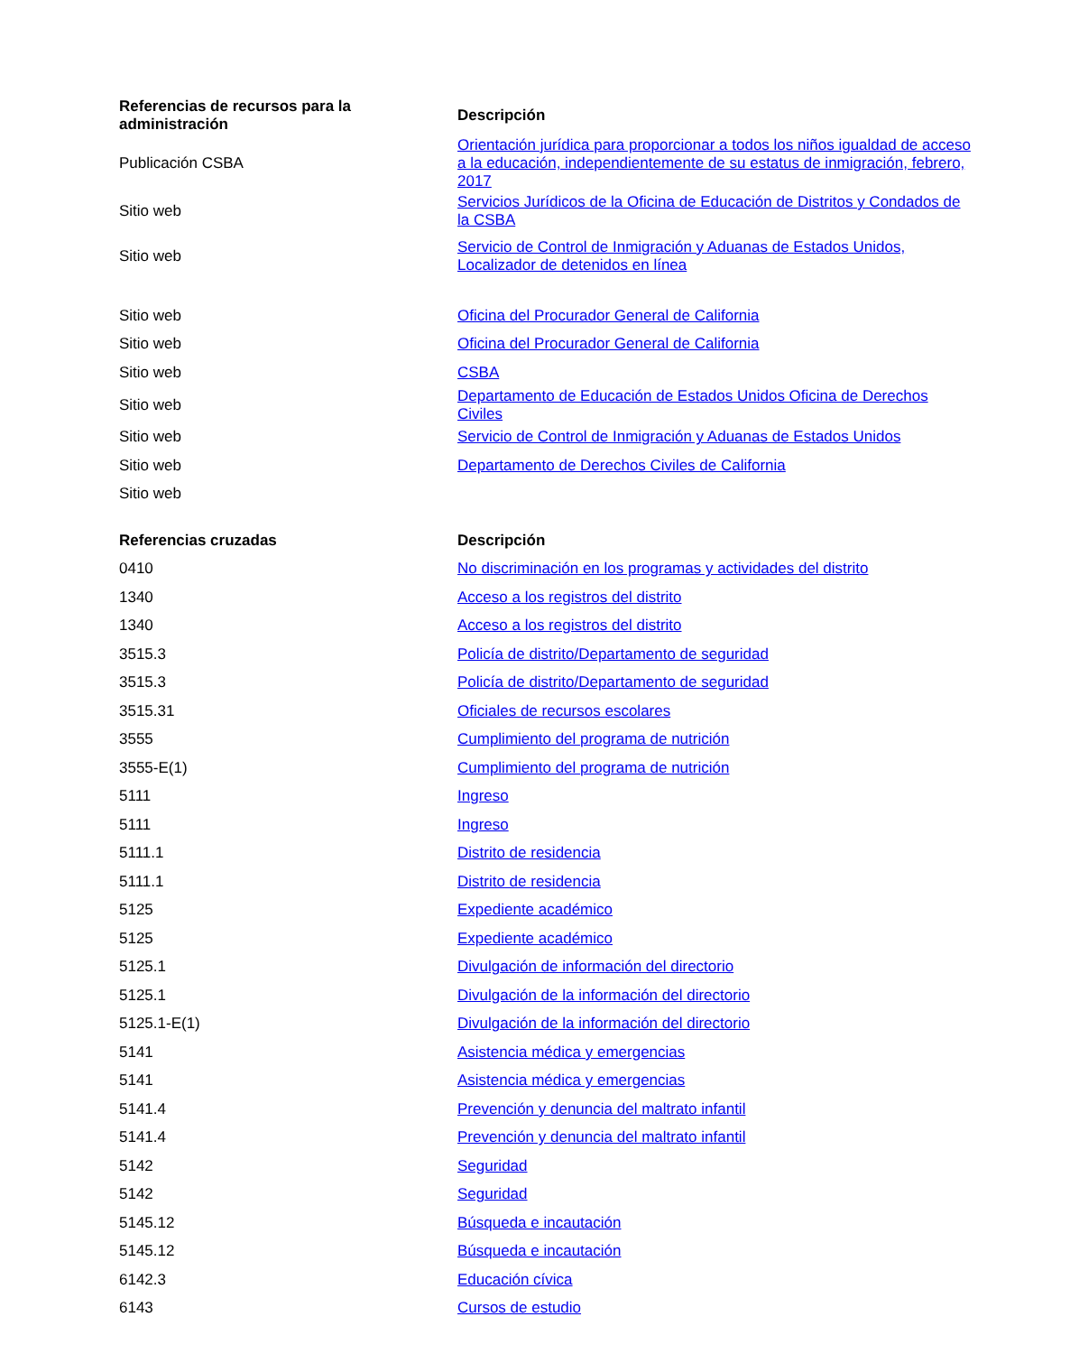| Referencias de recursos para la administración | Descripción |
| --- | --- |
| Publicación CSBA | Orientación jurídica para proporcionar a todos los niños igualdad de acceso a la educación, independientemente de su estatus de inmigración, febrero, 2017 |
| Sitio web | Servicios Jurídicos de la Oficina de Educación de Distritos y Condados de la CSBA |
| Sitio web | Servicio de Control de Inmigración y Aduanas de Estados Unidos, Localizador de detenidos en línea |
| Sitio web | Oficina del Procurador General de California |
| Sitio web | Oficina del Procurador General de California |
| Sitio web | CSBA |
| Sitio web | Departamento de Educación de Estados Unidos Oficina de Derechos Civiles |
| Sitio web | Servicio de Control de Inmigración y Aduanas de Estados Unidos |
| Sitio web | Departamento de Derechos Civiles de California |
| Sitio web | |
| Referencias cruzadas | Descripción |
| 0410 | No discriminación en los programas y actividades del distrito |
| 1340 | Acceso a los registros del distrito |
| 1340 | Acceso a los registros del distrito |
| 3515.3 | Policía de distrito/Departamento de seguridad |
| 3515.3 | Policía de distrito/Departamento de seguridad |
| 3515.31 | Oficiales de recursos escolares |
| 3555 | Cumplimiento del programa de nutrición |
| 3555-E(1) | Cumplimiento del programa de nutrición |
| 5111 | Ingreso |
| 5111 | Ingreso |
| 5111.1 | Distrito de residencia |
| 5111.1 | Distrito de residencia |
| 5125 | Expediente académico |
| 5125 | Expediente académico |
| 5125.1 | Divulgación de información del directorio |
| 5125.1 | Divulgación de la información del directorio |
| 5125.1-E(1) | Divulgación de la información del directorio |
| 5141 | Asistencia médica y emergencias |
| 5141 | Asistencia médica y emergencias |
| 5141.4 | Prevención y denuncia del maltrato infantil |
| 5141.4 | Prevención y denuncia del maltrato infantil |
| 5142 | Seguridad |
| 5142 | Seguridad |
| 5145.12 | Búsqueda e incautación |
| 5145.12 | Búsqueda e incautación |
| 6142.3 | Educación cívica |
| 6143 | Cursos de estudio |